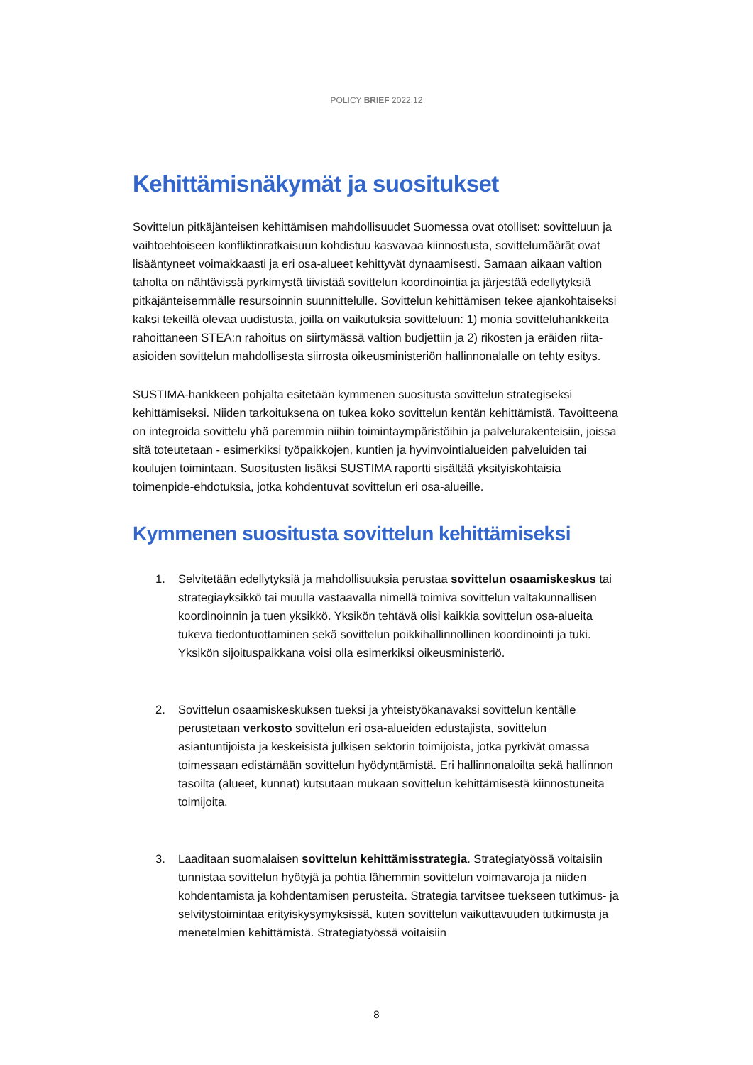POLICY BRIEF 2022:12
Kehittämisnäkymät ja suositukset
Sovittelun pitkäjänteisen kehittämisen mahdollisuudet Suomessa ovat otolliset: sovitteluun ja vaihtoehtoiseen konfliktinratkaisuun kohdistuu kasvavaa kiinnostusta, sovittelumäärät ovat lisääntyneet voimakkaasti ja eri osa-alueet kehittyvät dynaamisesti. Samaan aikaan valtion taholta on nähtävissä pyrkimystä tiivistää sovittelun koordinointia ja järjestää edellytyksiä pitkäjänteisemmälle resursoinnin suunnittelulle. Sovittelun kehittämisen tekee ajankohtaiseksi kaksi tekeillä olevaa uudistusta, joilla on vaikutuksia sovitteluun: 1) monia sovitteluhankkeita rahoittaneen STEA:n rahoitus on siirtymässä valtion budjettiin ja 2) rikosten ja eräiden riita-asioiden sovittelun mahdollisesta siirrosta oikeusministeriön hallinnonalalle on tehty esitys.
SUSTIMA-hankkeen pohjalta esitetään kymmenen suositusta sovittelun strategiseksi kehittämiseksi. Niiden tarkoituksena on tukea koko sovittelun kentän kehittämistä. Tavoitteena on integroida sovittelu yhä paremmin niihin toimintaympäristöihin ja palvelurakenteisiin, joissa sitä toteutetaan - esimerkiksi työpaikkojen, kuntien ja hyvinvointialueiden palveluiden tai koulujen toimintaan. Suositusten lisäksi SUSTIMA raportti sisältää yksityiskohtaisia toimenpide-ehdotuksia, jotka kohdentuvat sovittelun eri osa-alueille.
Kymmenen suositusta sovittelun kehittämiseksi
1. Selvitetään edellytyksiä ja mahdollisuuksia perustaa sovittelun osaamiskeskus tai strategiayksikkö tai muulla vastaavalla nimellä toimiva sovittelun valtakunnallisen koordinoinnin ja tuen yksikkö. Yksikön tehtävä olisi kaikkia sovittelun osa-alueita tukeva tiedontuottaminen sekä sovittelun poikkihallinnollinen koordinointi ja tuki. Yksikön sijoituspaikkana voisi olla esimerkiksi oikeusministeriö.
2. Sovittelun osaamiskeskuksen tueksi ja yhteistyökanavaksi sovittelun kentälle perustetaan verkosto sovittelun eri osa-alueiden edustajista, sovittelun asiantuntijoista ja keskeisistä julkisen sektorin toimijoista, jotka pyrkivät omassa toimessaan edistämään sovittelun hyödyntämistä. Eri hallinnonaloilta sekä hallinnon tasoilta (alueet, kunnat) kutsutaan mukaan sovittelun kehittämisestä kiinnostuneita toimijoita.
3. Laaditaan suomalaisen sovittelun kehittämisstrategia. Strategiatyössä voitaisiin tunnistaa sovittelun hyötyjä ja pohtia lähemmin sovittelun voimavaroja ja niiden kohdentamista ja kohdentamisen perusteita. Strategia tarvitsee tuekseen tutkimus- ja selvitystoimintaa erityiskysymyksissä, kuten sovittelun vaikuttavuuden tutkimusta ja menetelmien kehittämistä. Strategiatyössä voitaisiin
8